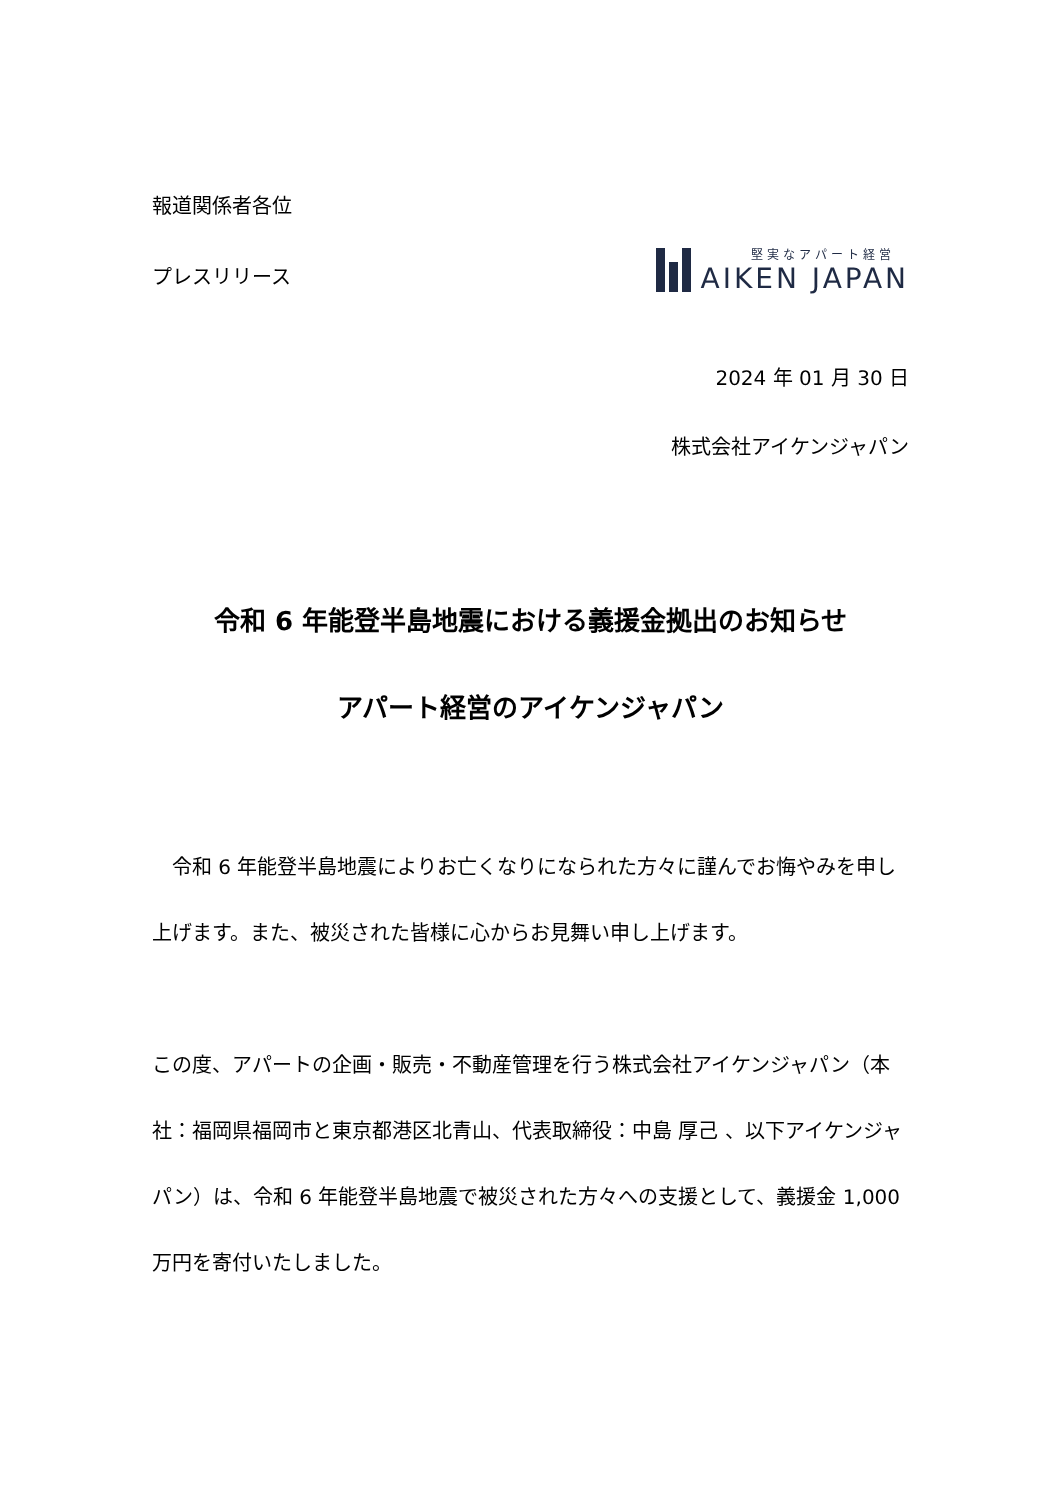報道関係者各位
プレスリリース
堅実なアパート経営
AIKEN JAPAN
2024 年 01 月 30 日
株式会社アイケンジャパン
令和 6 年能登半島地震における義援金拠出のお知らせ
アパート経営のアイケンジャパン
　令和 6 年能登半島地震によりお亡くなりになられた方々に謹んでお悔やみを申し上げます。また、被災された皆様に心からお見舞い申し上げます。
この度、アパートの企画・販売・不動産管理を行う株式会社アイケンジャパン（本社：福岡県福岡市と東京都港区北青山、代表取締役：中島 厚己 、以下アイケンジャパン）は、令和 6 年能登半島地震で被災された方々への支援として、義援金 1,000 万円を寄付いたしました。